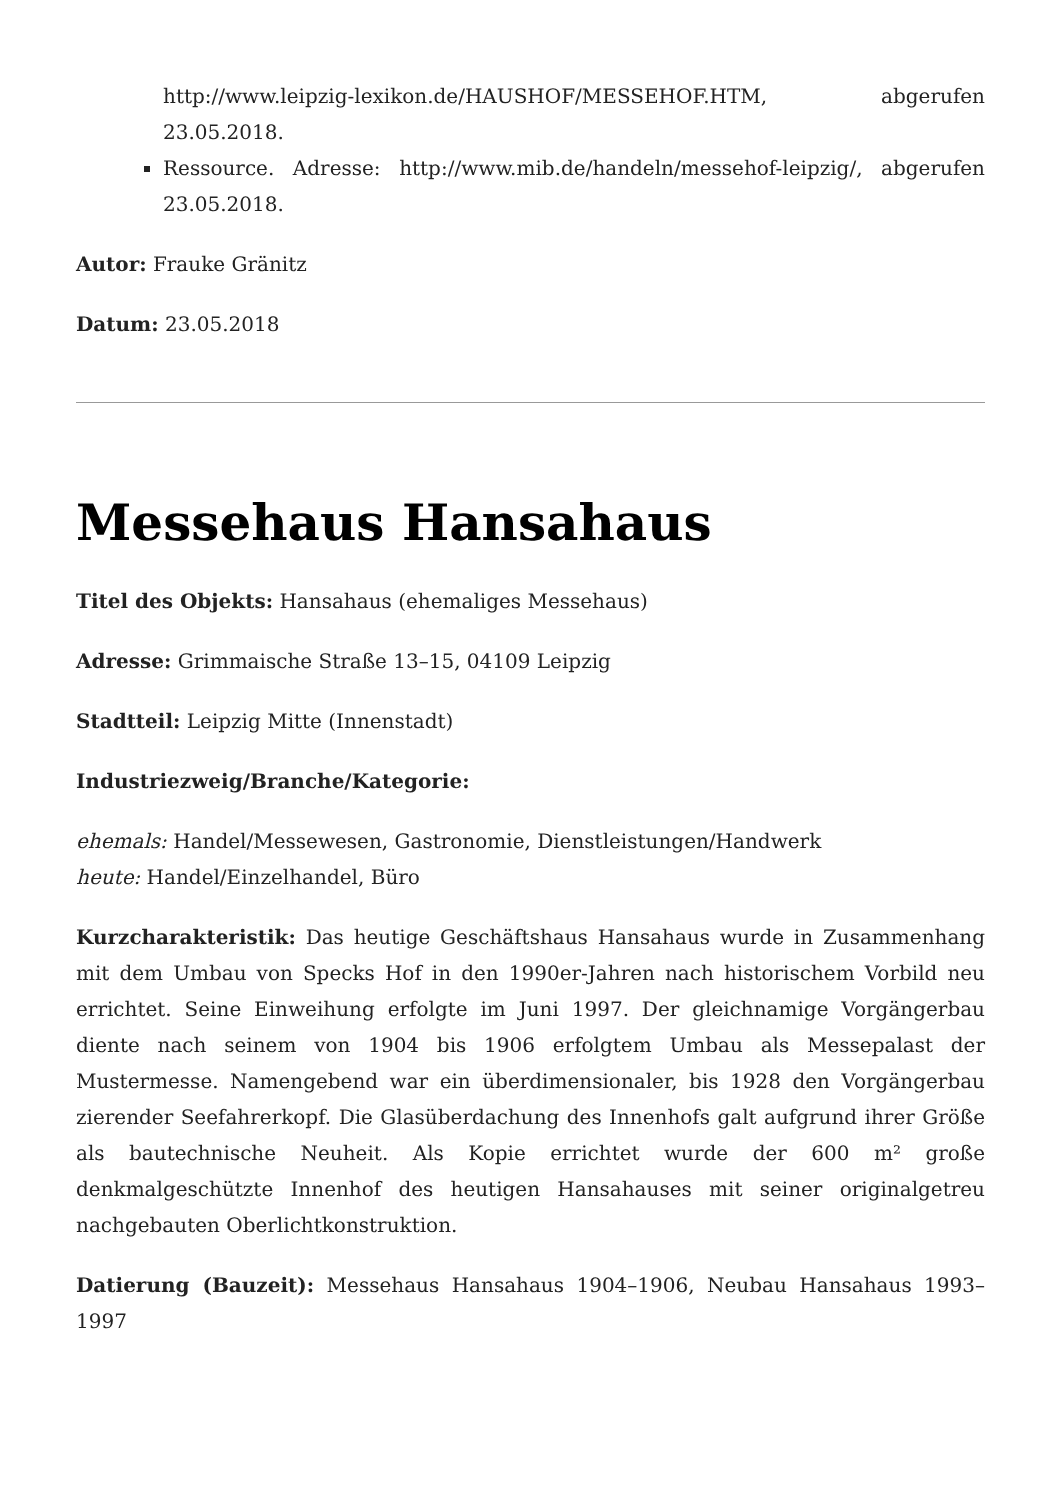http://www.leipzig-lexikon.de/HAUSHOF/MESSEHOF.HTM, abgerufen 23.05.2018.
Ressource. Adresse: http://www.mib.de/handeln/messehof-leipzig/, abgerufen 23.05.2018.
Autor: Frauke Gränitz
Datum: 23.05.2018
Messehaus Hansahaus
Titel des Objekts: Hansahaus (ehemaliges Messehaus)
Adresse: Grimmaische Straße 13–15, 04109 Leipzig
Stadtteil: Leipzig Mitte (Innenstadt)
Industriezweig/Branche/Kategorie:
ehemals: Handel/Messewesen, Gastronomie, Dienstleistungen/Handwerk
heute: Handel/Einzelhandel, Büro
Kurzcharakteristik: Das heutige Geschäftshaus Hansahaus wurde in Zusammenhang mit dem Umbau von Specks Hof in den 1990er-Jahren nach historischem Vorbild neu errichtet. Seine Einweihung erfolgte im Juni 1997. Der gleichnamige Vorgängerbau diente nach seinem von 1904 bis 1906 erfolgtem Umbau als Messepalast der Mustermesse. Namengebend war ein überdimensionaler, bis 1928 den Vorgängerbau zierender Seefahrerkopf. Die Glasüberdachung des Innenhofs galt aufgrund ihrer Größe als bautechnische Neuheit. Als Kopie errichtet wurde der 600 m² große denkmalgeschützte Innenhof des heutigen Hansahauses mit seiner originalgetreu nachgebauten Oberlichtkonstruktion.
Datierung (Bauzeit): Messehaus Hansahaus 1904–1906, Neubau Hansahaus 1993–1997